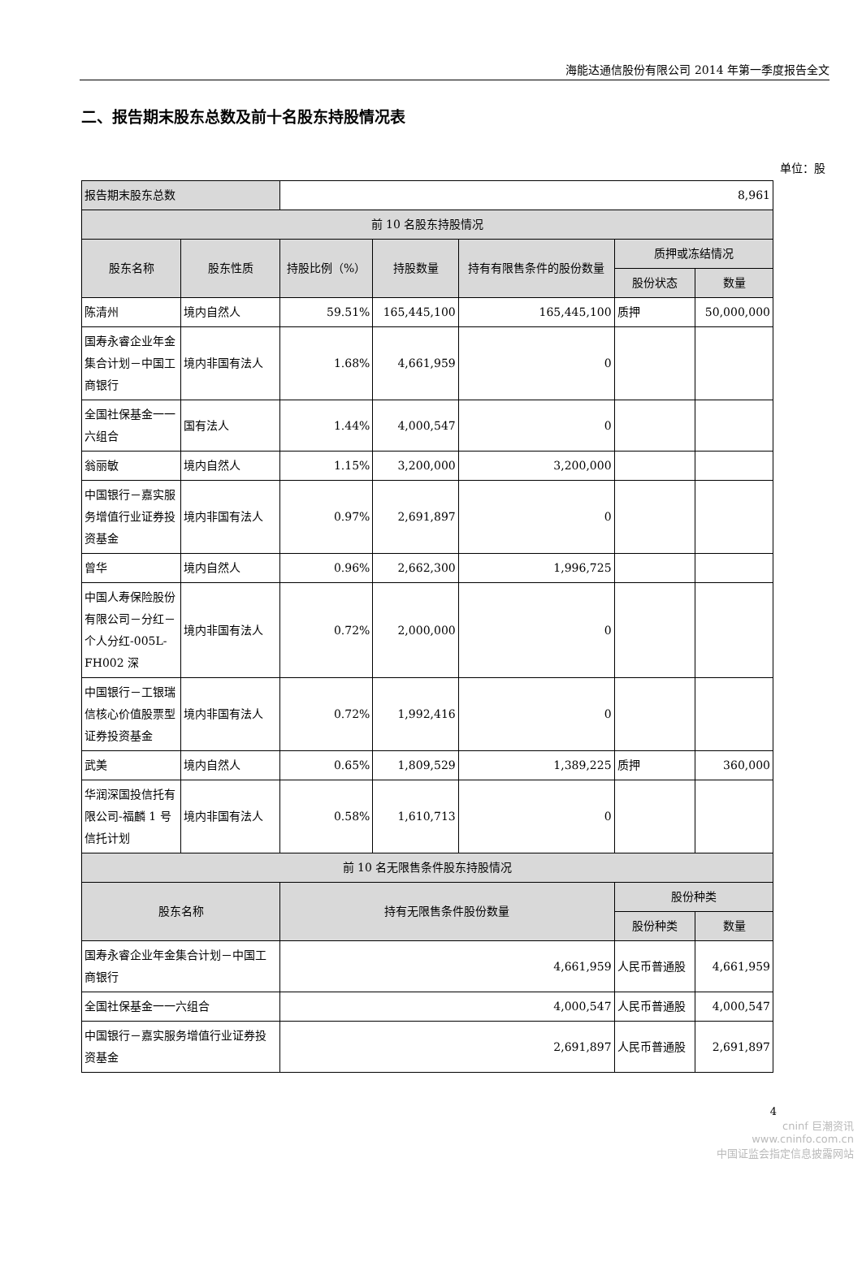海能达通信股份有限公司 2014 年第一季度报告全文
二、报告期末股东总数及前十名股东持股情况表
单位：股
| 报告期末股东总数 | | 8,961 | | | | |
| 前 10 名股东持股情况 | | | | | | |
| 股东名称 | 股东性质 | 持股比例（%） | 持股数量 | 持有有限售条件的股份数量 | 质押或冻结情况 | |
| | | | | | 股份状态 | 数量 |
| 陈清州 | 境内自然人 | 59.51% | 165,445,100 | 165,445,100 | 质押 | 50,000,000 |
| 国寿永睿企业年金集合计划－中国工商银行 | 境内非国有法人 | 1.68% | 4,661,959 | 0 | | |
| 全国社保基金一一六组合 | 国有法人 | 1.44% | 4,000,547 | 0 | | |
| 翁丽敏 | 境内自然人 | 1.15% | 3,200,000 | 3,200,000 | | |
| 中国银行－嘉实服务增值行业证券投资基金 | 境内非国有法人 | 0.97% | 2,691,897 | 0 | | |
| 曾华 | 境内自然人 | 0.96% | 2,662,300 | 1,996,725 | | |
| 中国人寿保险股份有限公司－分红－个人分红-005L-FH002 深 | 境内非国有法人 | 0.72% | 2,000,000 | 0 | | |
| 中国银行－工银瑞信核心价值股票型证券投资基金 | 境内非国有法人 | 0.72% | 1,992,416 | 0 | | |
| 武美 | 境内自然人 | 0.65% | 1,809,529 | 1,389,225 | 质押 | 360,000 |
| 华润深国投信托有限公司-福麟 1 号信托计划 | 境内非国有法人 | 0.58% | 1,610,713 | 0 | | |
| 前 10 名无限售条件股东持股情况 | | | | | | |
| 股东名称 | | 持有无限售条件股份数量 | | | 股份种类 | |
| | | | | | 股份种类 | 数量 |
| 国寿永睿企业年金集合计划－中国工商银行 | | 4,661,959 | | | 人民币普通股 | 4,661,959 |
| 全国社保基金一一六组合 | | 4,000,547 | | | 人民币普通股 | 4,000,547 |
| 中国银行－嘉实服务增值行业证券投资基金 | | 2,691,897 | | | 人民币普通股 | 2,691,897 |
4
cninf 巨潮资讯
www.cninfo.com.cn
中国证监会指定信息披露网站